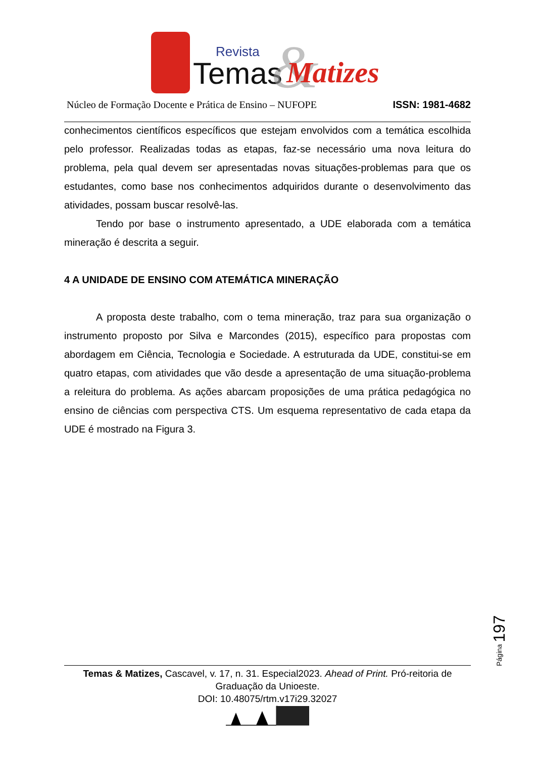Revista
Temas
&
Matizes
Núcleo de Formação Docente e Prática de Ensino – NUFOPE ISSN: 1981-4682
conhecimentos científicos específicos que estejam envolvidos com a temática escolhida pelo professor. Realizadas todas as etapas, faz-se necessário uma nova leitura do problema, pela qual devem ser apresentadas novas situações-problemas para que os estudantes, como base nos conhecimentos adquiridos durante o desenvolvimento das atividades, possam buscar resolvê-las.
Tendo por base o instrumento apresentado, a UDE elaborada com a temática mineração é descrita a seguir.
4 A UNIDADE DE ENSINO COM ATEMÁTICA MINERAÇÃO
A proposta deste trabalho, com o tema mineração, traz para sua organização o instrumento proposto por Silva e Marcondes (2015), específico para propostas com abordagem em Ciência, Tecnologia e Sociedade. A estruturada da UDE, constitui-se em quatro etapas, com atividades que vão desde a apresentação de uma situação-problema a releitura do problema. As ações abarcam proposições de uma prática pedagógica no ensino de ciências com perspectiva CTS. Um esquema representativo de cada etapa da UDE é mostrado na Figura 3.
Página 197
Temas & Matizes, Cascavel, v. 17, n. 31. Especial2023. Ahead of Print. Pró-reitoria de Graduação da Unioeste.
DOI: 10.48075/rtm.v17i29.32027